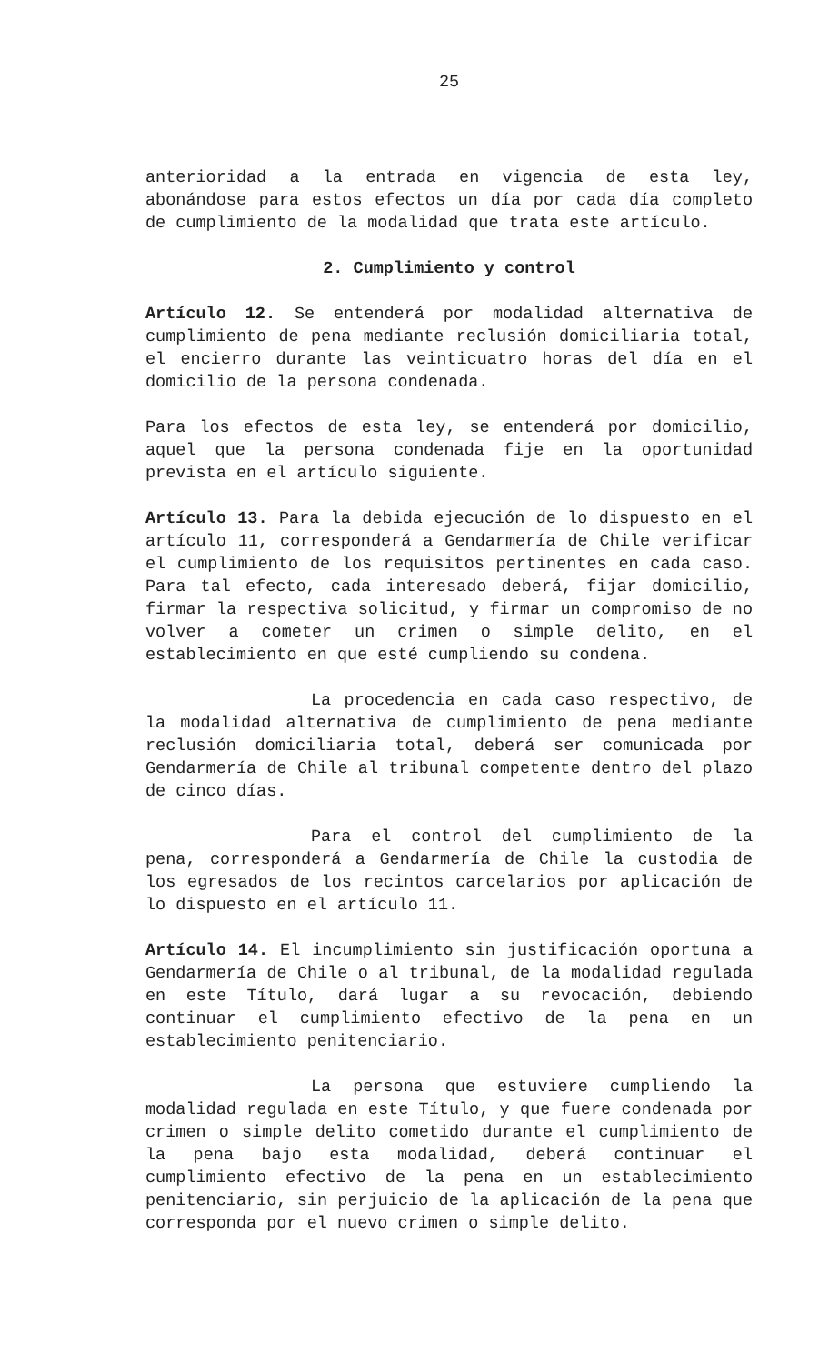25
anterioridad a la entrada en vigencia de esta ley, abonándose para estos efectos un día por cada día completo de cumplimiento de la modalidad que trata este artículo.
2. Cumplimiento y control
Artículo 12. Se entenderá por modalidad alternativa de cumplimiento de pena mediante reclusión domiciliaria total, el encierro durante las veinticuatro horas del día en el domicilio de la persona condenada.
Para los efectos de esta ley, se entenderá por domicilio, aquel que la persona condenada fije en la oportunidad prevista en el artículo siguiente.
Artículo 13. Para la debida ejecución de lo dispuesto en el artículo 11, corresponderá a Gendarmería de Chile verificar el cumplimiento de los requisitos pertinentes en cada caso. Para tal efecto, cada interesado deberá, fijar domicilio, firmar la respectiva solicitud, y firmar un compromiso de no volver a cometer un crimen o simple delito, en el establecimiento en que esté cumpliendo su condena.
La procedencia en cada caso respectivo, de la modalidad alternativa de cumplimiento de pena mediante reclusión domiciliaria total, deberá ser comunicada por Gendarmería de Chile al tribunal competente dentro del plazo de cinco días.
Para el control del cumplimiento de la pena, corresponderá a Gendarmería de Chile la custodia de los egresados de los recintos carcelarios por aplicación de lo dispuesto en el artículo 11.
Artículo 14. El incumplimiento sin justificación oportuna a Gendarmería de Chile o al tribunal, de la modalidad regulada en este Título, dará lugar a su revocación, debiendo continuar el cumplimiento efectivo de la pena en un establecimiento penitenciario.
La persona que estuviere cumpliendo la modalidad regulada en este Título, y que fuere condenada por crimen o simple delito cometido durante el cumplimiento de la pena bajo esta modalidad, deberá continuar el cumplimiento efectivo de la pena en un establecimiento penitenciario, sin perjuicio de la aplicación de la pena que corresponda por el nuevo crimen o simple delito.